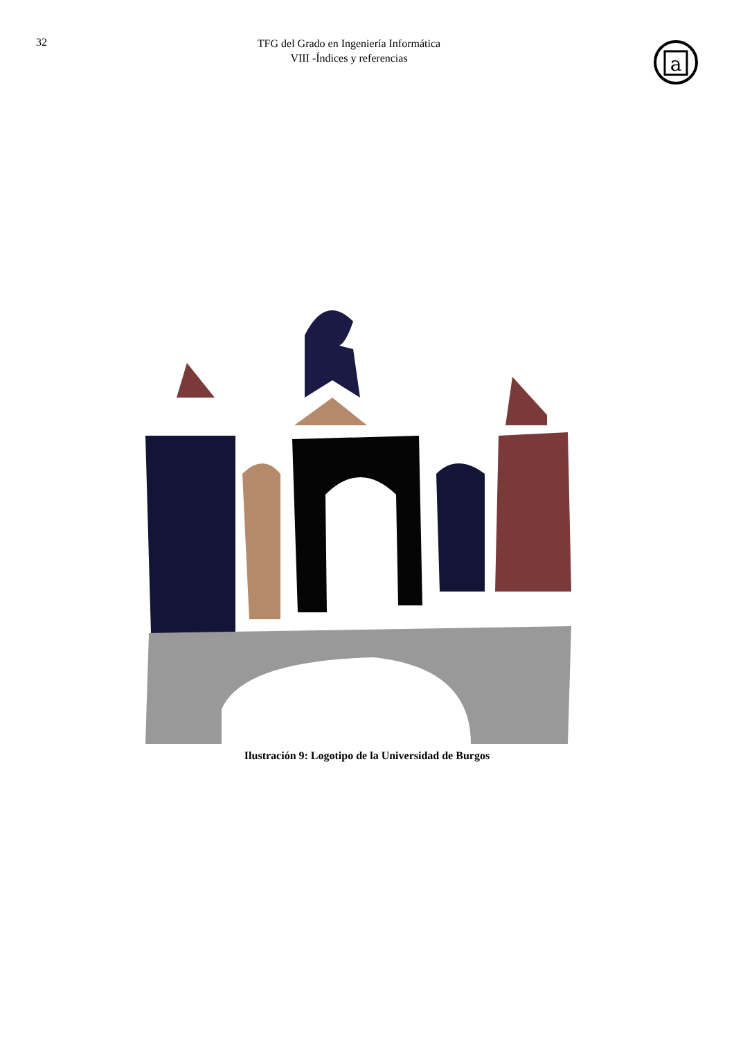32
TFG del Grado en Ingeniería Informática
VIII -Índices y referencias
a
Ilustración 9: Logotipo de la Universidad de Burgos